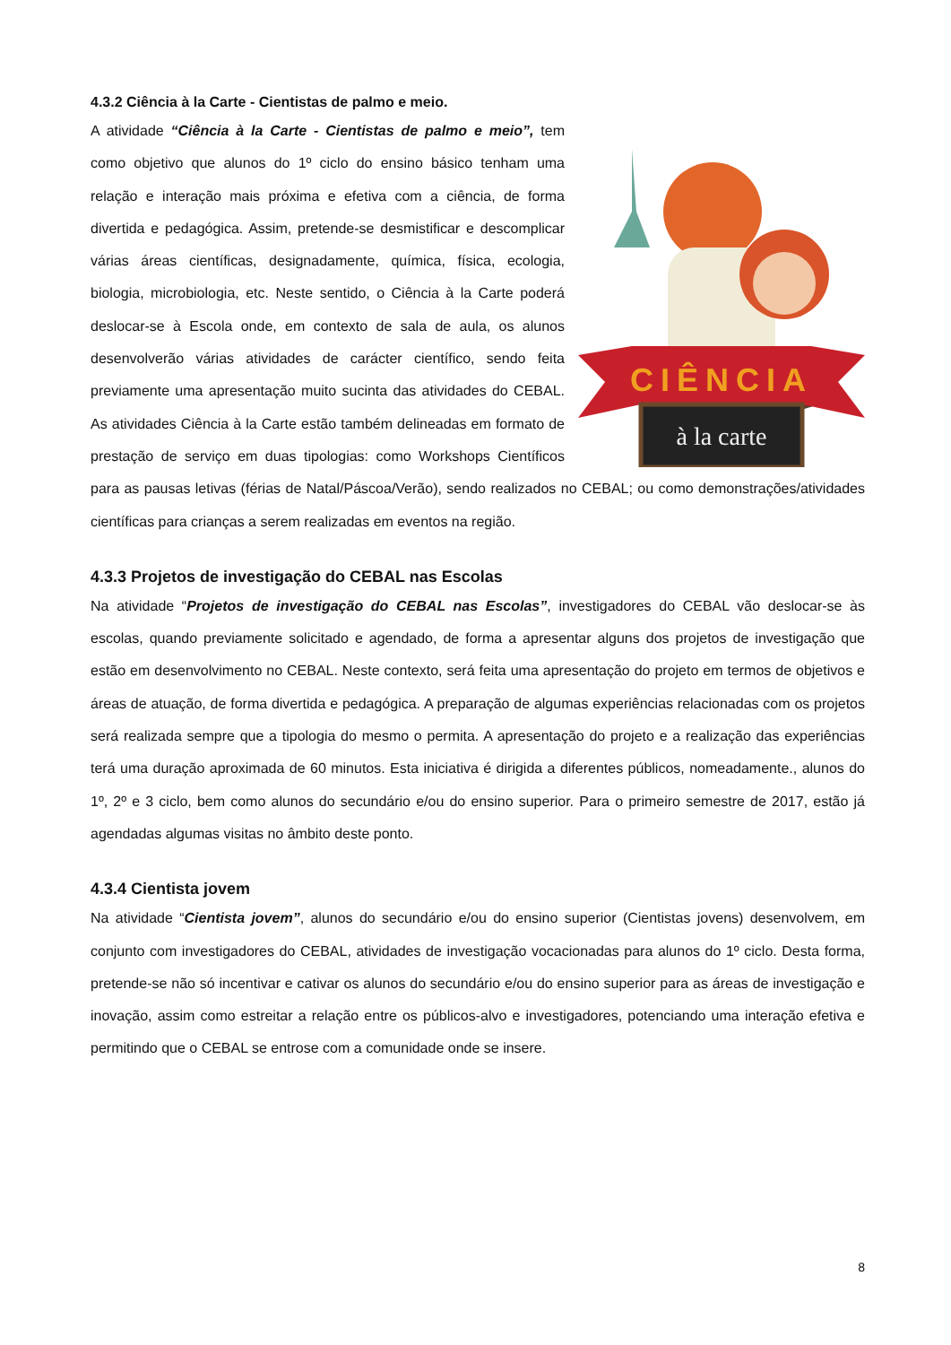4.3.2 Ciência à la Carte - Cientistas de palmo e meio.
CIÊNCIA
à la carte
A atividade “Ciência à la Carte - Cientistas de palmo e meio”, tem como objetivo que alunos do 1º ciclo do ensino básico tenham uma relação e interação mais próxima e efetiva com a ciência, de forma divertida e pedagógica. Assim, pretende-se desmistificar e descomplicar várias áreas científicas, designadamente, química, física, ecologia, biologia, microbiologia, etc. Neste sentido, o Ciência à la Carte poderá deslocar-se à Escola onde, em contexto de sala de aula, os alunos desenvolverão várias atividades de carácter científico, sendo feita previamente uma apresentação muito sucinta das atividades do CEBAL. As atividades Ciência à la Carte estão também delineadas em formato de prestação de serviço em duas tipologias: como Workshops Científicos para as pausas letivas (férias de Natal/Páscoa/Verão), sendo realizados no CEBAL; ou como demonstrações/atividades científicas para crianças a serem realizadas em eventos na região.
4.3.3 Projetos de investigação do CEBAL nas Escolas
Na atividade “Projetos de investigação do CEBAL nas Escolas”, investigadores do CEBAL vão deslocar-se às escolas, quando previamente solicitado e agendado, de forma a apresentar alguns dos projetos de investigação que estão em desenvolvimento no CEBAL. Neste contexto, será feita uma apresentação do projeto em termos de objetivos e áreas de atuação, de forma divertida e pedagógica. A preparação de algumas experiências relacionadas com os projetos será realizada sempre que a tipologia do mesmo o permita. A apresentação do projeto e a realização das experiências terá uma duração aproximada de 60 minutos. Esta iniciativa é dirigida a diferentes públicos, nomeadamente., alunos do 1º, 2º e 3 ciclo, bem como alunos do secundário e/ou do ensino superior. Para o primeiro semestre de 2017, estão já agendadas algumas visitas no âmbito deste ponto.
4.3.4 Cientista jovem
Na atividade “Cientista jovem”, alunos do secundário e/ou do ensino superior (Cientistas jovens) desenvolvem, em conjunto com investigadores do CEBAL, atividades de investigação vocacionadas para alunos do 1º ciclo. Desta forma, pretende-se não só incentivar e cativar os alunos do secundário e/ou do ensino superior para as áreas de investigação e inovação, assim como estreitar a relação entre os públicos-alvo e investigadores, potenciando uma interação efetiva e permitindo que o CEBAL se entrose com a comunidade onde se insere.
8